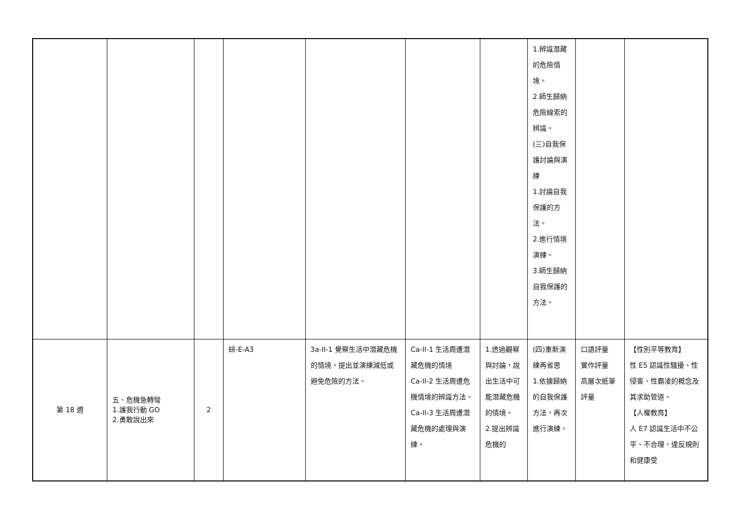| | | | | | | | 1.辨識潛藏的危險情境。 2.師生歸納危險線索的辨識。 (三)自我保護討論與演練 1.討論自我保護的方法。 2.進行情境演練。 3.師生歸納自我保護的方法。 | | |
| 第 18 週 | 五、危機急轉彎 1.護我行動 GO 2.勇敢說出來 | 2 | 綜-E-A3 | 3a-II-1 覺察生活中潛藏危機的情境，提出並演練減低或避免危險的方法。 | Ca-II-1 生活周遭潛藏危機的情境 Ca-II-2 生活周遭危機情境的辨識方法。 Ca-II-3 生活周遭潛藏危機的處理與演練。 | 1.透過觀察與討論，說出生活中可能潛藏危機的情境。 2.提出辨識危機的 | (四)重新演練再省思 1.依據歸納的自我保護方法，再次進行演練。 | 口語評量 實作評量 高層次紙筆評量 | 【性別平等教育】 性 E5 認識性騷擾、性侵害、性霸凌的概念及其求助管道。 【人權教育】 人 E7 認識生活中不公平、不合理、違反規則和健康受 |